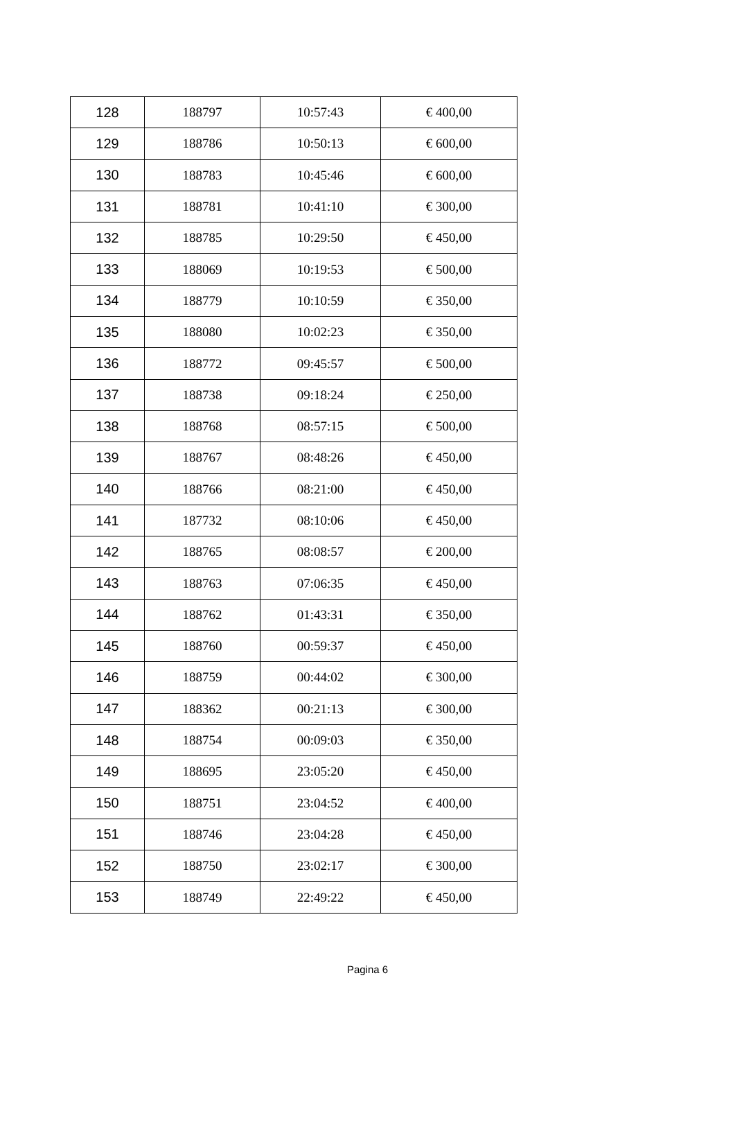| 128 | 188797 | 10:57:43 | € 400,00 |
| 129 | 188786 | 10:50:13 | € 600,00 |
| 130 | 188783 | 10:45:46 | € 600,00 |
| 131 | 188781 | 10:41:10 | € 300,00 |
| 132 | 188785 | 10:29:50 | € 450,00 |
| 133 | 188069 | 10:19:53 | € 500,00 |
| 134 | 188779 | 10:10:59 | € 350,00 |
| 135 | 188080 | 10:02:23 | € 350,00 |
| 136 | 188772 | 09:45:57 | € 500,00 |
| 137 | 188738 | 09:18:24 | € 250,00 |
| 138 | 188768 | 08:57:15 | € 500,00 |
| 139 | 188767 | 08:48:26 | € 450,00 |
| 140 | 188766 | 08:21:00 | € 450,00 |
| 141 | 187732 | 08:10:06 | € 450,00 |
| 142 | 188765 | 08:08:57 | € 200,00 |
| 143 | 188763 | 07:06:35 | € 450,00 |
| 144 | 188762 | 01:43:31 | € 350,00 |
| 145 | 188760 | 00:59:37 | € 450,00 |
| 146 | 188759 | 00:44:02 | € 300,00 |
| 147 | 188362 | 00:21:13 | € 300,00 |
| 148 | 188754 | 00:09:03 | € 350,00 |
| 149 | 188695 | 23:05:20 | € 450,00 |
| 150 | 188751 | 23:04:52 | € 400,00 |
| 151 | 188746 | 23:04:28 | € 450,00 |
| 152 | 188750 | 23:02:17 | € 300,00 |
| 153 | 188749 | 22:49:22 | € 450,00 |
Pagina 6